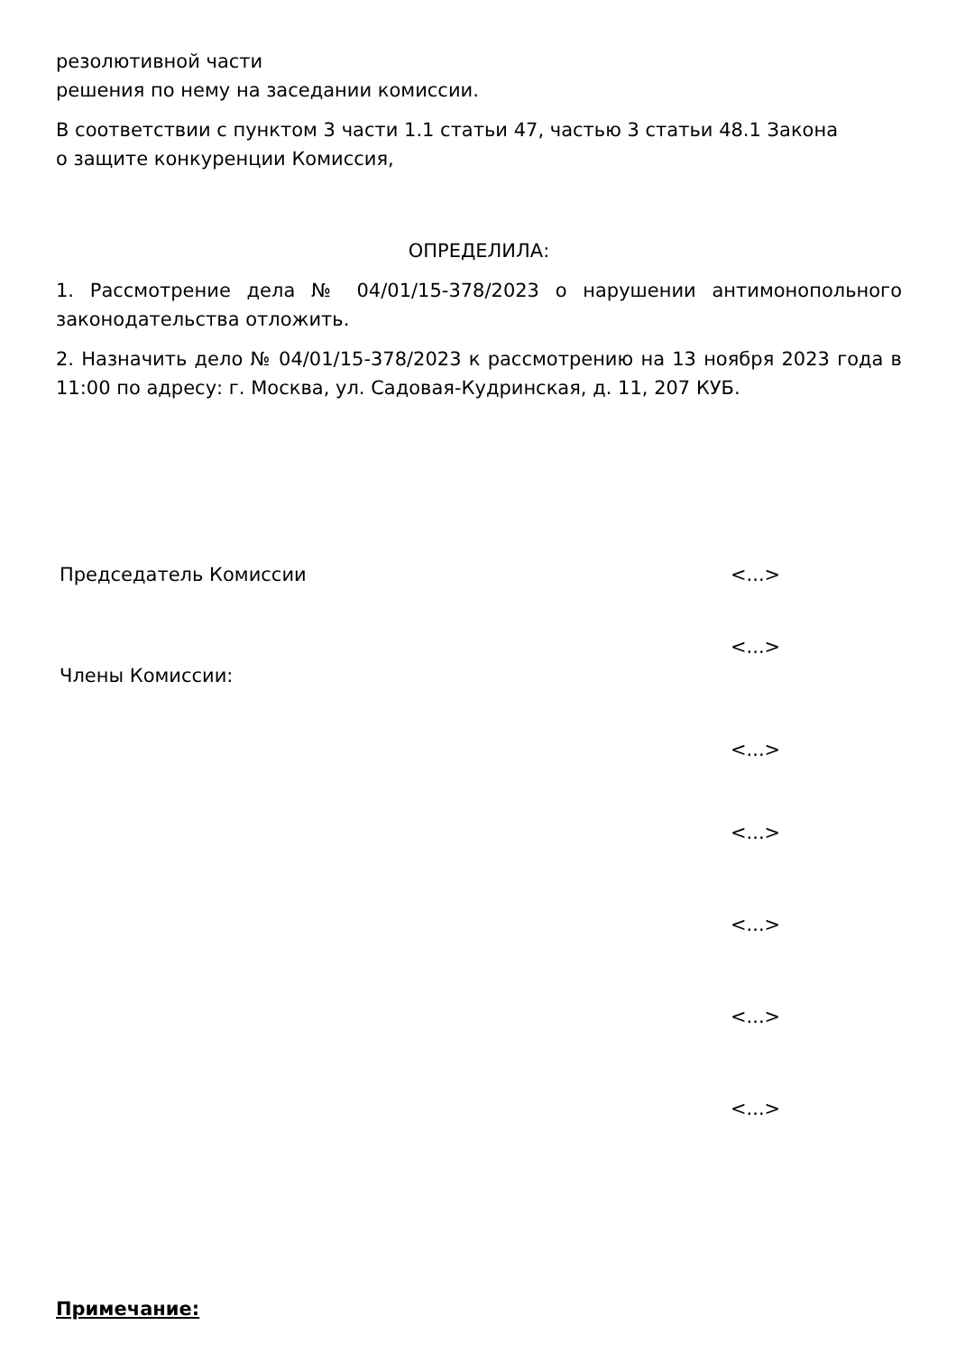резолютивной части
решения по нему на заседании комиссии.
В соответствии с пунктом 3 части 1.1 статьи 47, частью 3 статьи 48.1 Закона
о защите конкуренции Комиссия,
ОПРЕДЕЛИЛА:
1. Рассмотрение дела № 04/01/15-378/2023 о нарушении антимонопольного законодательства отложить.
2. Назначить дело № 04/01/15-378/2023 к рассмотрению на 13 ноября 2023 года в 11:00 по адресу: г. Москва, ул. Садовая-Кудринская, д. 11, 207 КУБ.
Председатель Комиссии <...>
<...>
Члены Комиссии:
<...>
<...>
<...>
<...>
<...>
Примечание: